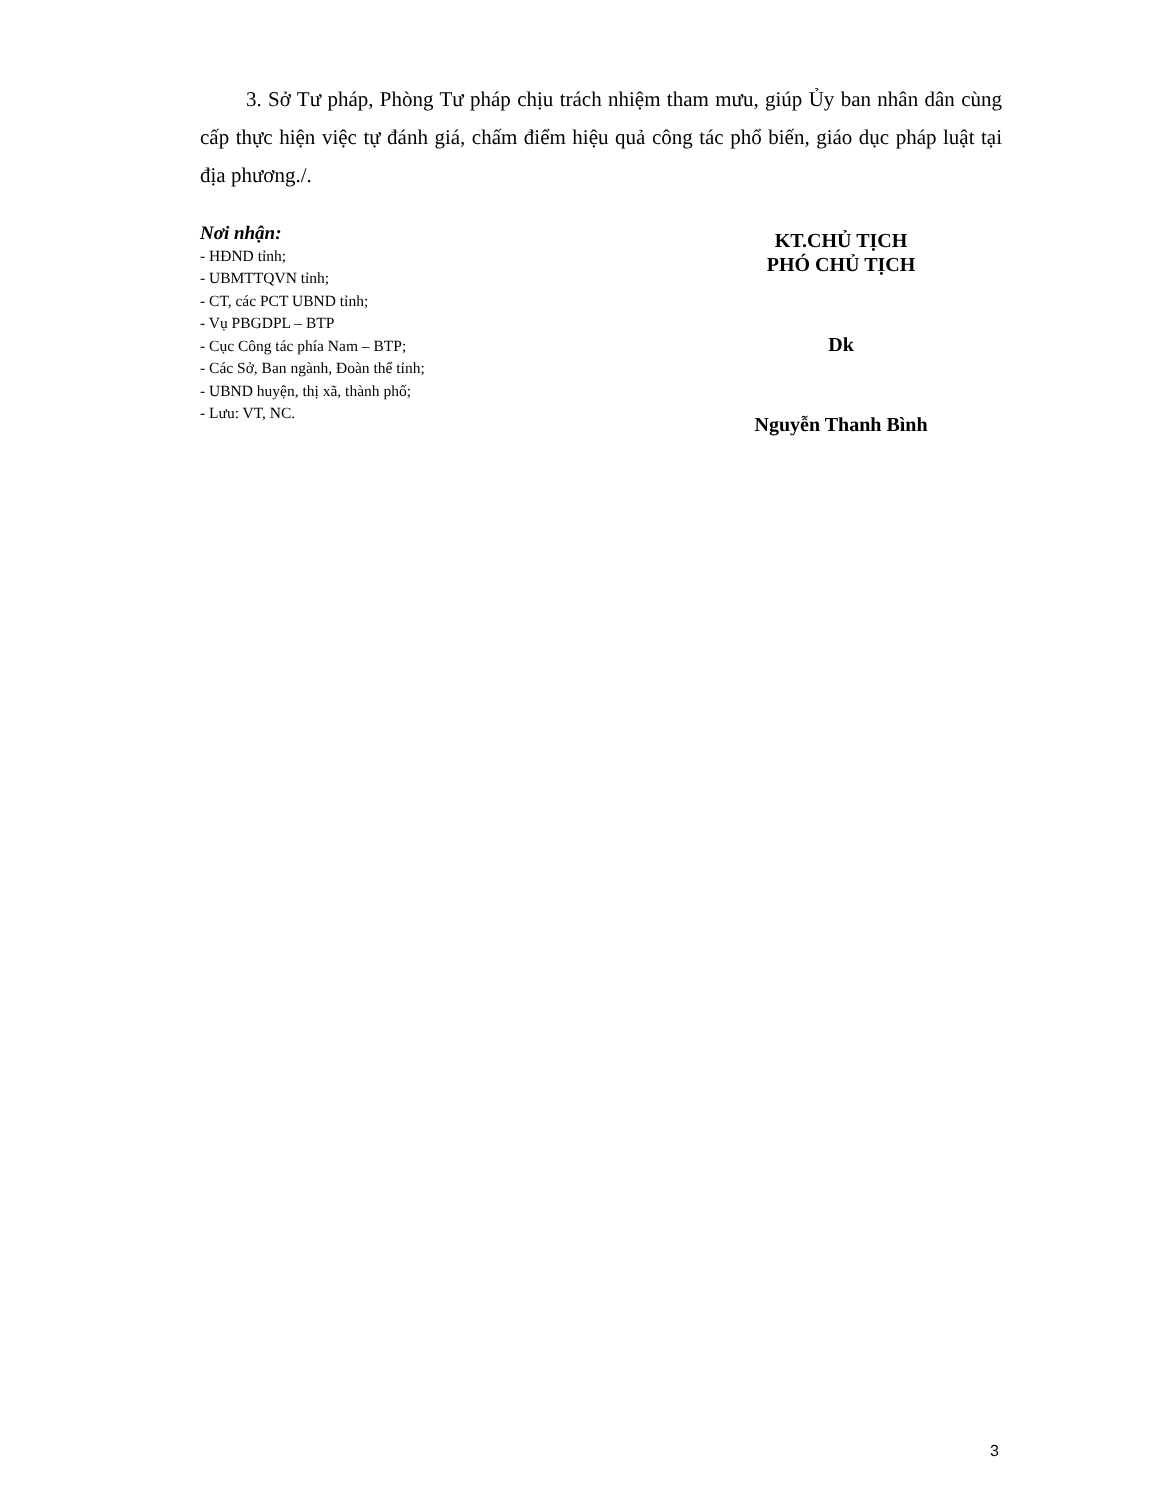3. Sở Tư pháp, Phòng Tư pháp chịu trách nhiệm tham mưu, giúp Ủy ban nhân dân cùng cấp thực hiện việc tự đánh giá, chấm điểm hiệu quả công tác phổ biến, giáo dục pháp luật tại địa phương./.
Nơi nhận:
- HĐND tỉnh;
- UBMTTQVN tỉnh;
- CT, các PCT UBND tỉnh;
- Vụ PBGDPL – BTP
- Cục Công tác phía Nam – BTP;
- Các Sở, Ban ngành, Đoàn thể tỉnh;
- UBND huyện, thị xã, thành phố;
- Lưu: VT, NC.
KT.CHỦ TỊCH
PHÓ CHỦ TỊCH
Dk
Nguyễn Thanh Bình
3